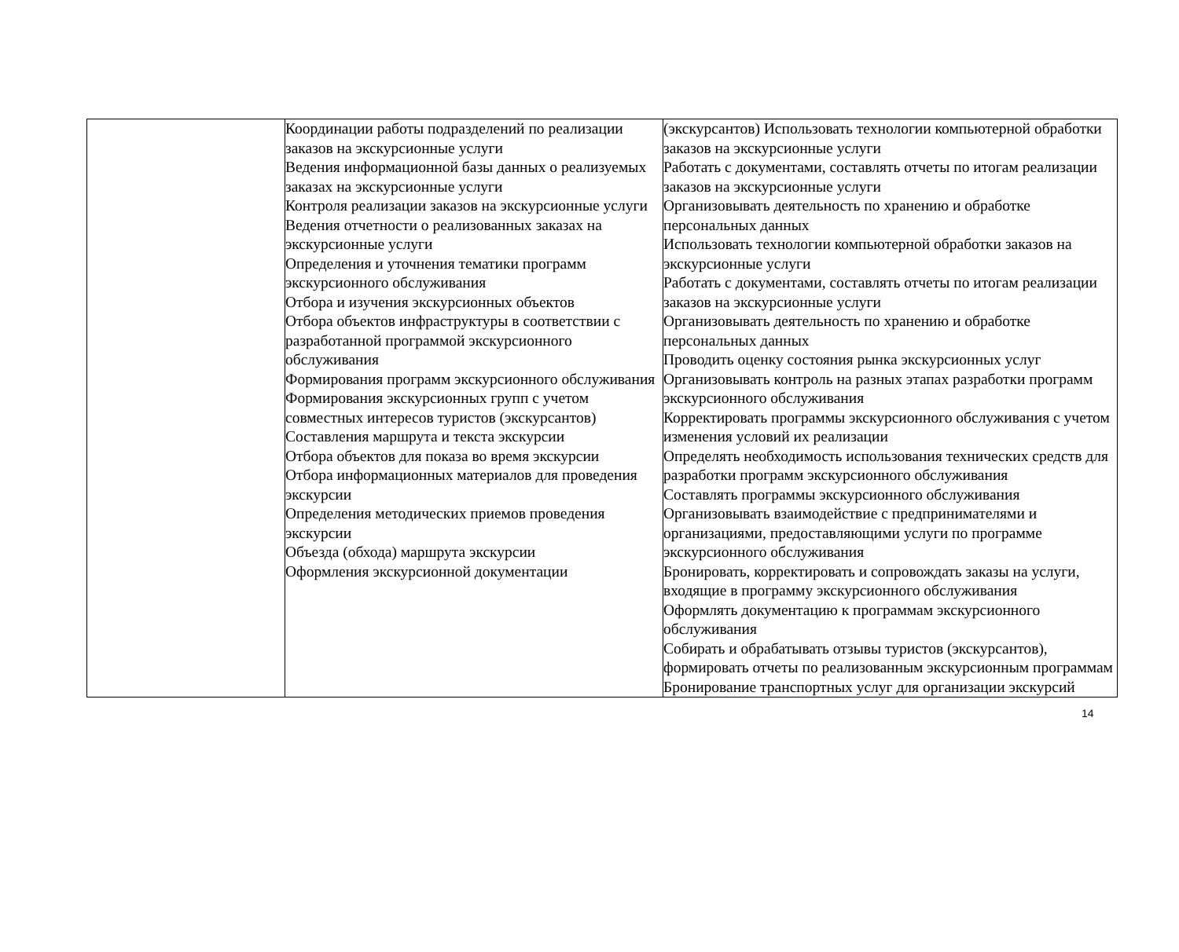| | Координации работы подразделений по реализации заказов на экскурсионные услуги Ведения информационной базы данных о реализуемых заказах на экскурсионные услуги Контроля реализации заказов на экскурсионные услуги Ведения отчетности о реализованных заказах на экскурсионные услуги Определения и уточнения тематики программ экскурсионного обслуживания Отбора и изучения экскурсионных объектов Отбора объектов инфраструктуры в соответствии с разработанной программой экскурсионного обслуживания Формирования программ экскурсионного обслуживания Формирования экскурсионных групп с учетом совместных интересов туристов (экскурсантов) Составления маршрута и текста экскурсии Отбора объектов для показа во время экскурсии Отбора информационных материалов для проведения экскурсии Определения методических приемов проведения экскурсии Объезда (обхода) маршрута экскурсии Оформления экскурсионной документации | (экскурсантов) Использовать технологии компьютерной обработки заказов на экскурсионные услуги Работать с документами, составлять отчеты по итогам реализации заказов на экскурсионные услуги Организовывать деятельность по хранению и обработке персональных данных Использовать технологии компьютерной обработки заказов на экскурсионные услуги Работать с документами, составлять отчеты по итогам реализации заказов на экскурсионные услуги Организовывать деятельность по хранению и обработке персональных данных Проводить оценку состояния рынка экскурсионных услуг Организовывать контроль на разных этапах разработки программ экскурсионного обслуживания Корректировать программы экскурсионного обслуживания с учетом изменения условий их реализации Определять необходимость использования технических средств для разработки программ экскурсионного обслуживания Составлять программы экскурсионного обслуживания Организовывать взаимодействие с предпринимателями и организациями, предоставляющими услуги по программе экскурсионного обслуживания Бронировать, корректировать и сопровождать заказы на услуги, входящие в программу экскурсионного обслуживания Оформлять документацию к программам экскурсионного обслуживания Собирать и обрабатывать отзывы туристов (экскурсантов), формировать отчеты по реализованным экскурсионным программам Бронирование транспортных услуг для организации экскурсий |
14